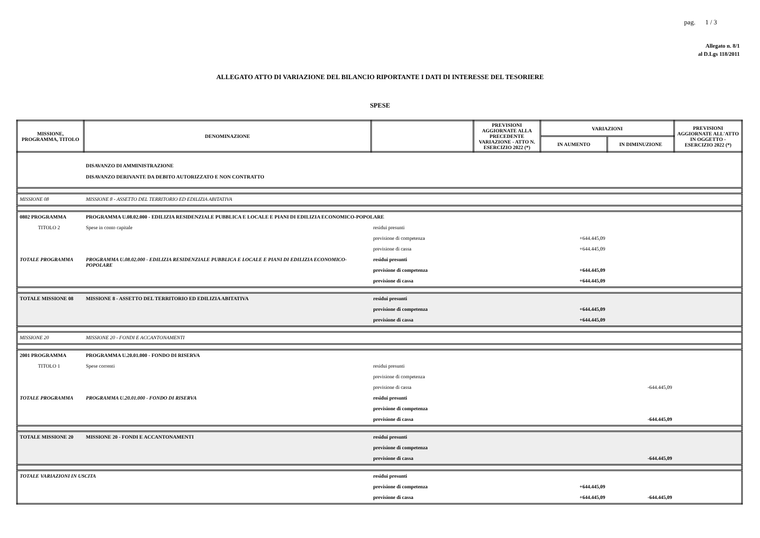pag. 1 / 3
Allegato n. 8/1
al D.Lgs 118/2011
ALLEGATO ATTO DI VARIAZIONE DEL BILANCIO RIPORTANTE I DATI DI INTERESSE DEL TESORIERE
SPESE
| MISSIONE, PROGRAMMA, TITOLO | DENOMINAZIONE | | PREVISIONI AGGIORNATE ALLA PRECEDENTE VARIAZIONE - ATTO N. ESERCIZIO 2022 (*) | VARIAZIONI | | PREVISIONI AGGIORNATE ALL'ATTO IN OGGETTO - ESERCIZIO 2022 (*) |
| --- | --- | --- | --- | --- | --- | --- |
| | | | | IN AUMENTO | IN DIMINUZIONE | |
| | DISAVANZO DI AMMINISTRAZIONE DISAVANZO DERIVANTE DA DEBITO AUTORIZZATO E NON CONTRATTO | | | | | |
| MISSIONE 08 | MISSIONE 8 - ASSETTO DEL TERRITORIO ED EDILIZIA ABITATIVA | | | | | |
| 0802 PROGRAMMA | PROGRAMMA U.08.02.000 - EDILIZIA RESIDENZIALE PUBBLICA E LOCALE E PIANI DI EDILIZIA ECONOMICO-POPOLARE | | | | | |
| TITOLO 2 | Spese in conto capitale | residui presunti | | | | |
| | | previsione di competenza | | +644.445,09 | | |
| | | previsione di cassa | | +644.445,09 | | |
| TOTALE PROGRAMMA | PROGRAMMA U.08.02.000 - EDILIZIA RESIDENZIALE PUBBLICA E LOCALE E PIANI DI EDILIZIA ECONOMICO-POPOLARE | residui presunti | | | | |
| | | previsione di competenza | | +644.445,09 | | |
| | | previsione di cassa | | +644.445,09 | | |
| TOTALE MISSIONE 08 | MISSIONE 8 - ASSETTO DEL TERRITORIO ED EDILIZIA ABITATIVA | residui presunti | | | | |
| | | previsione di competenza | | +644.445,09 | | |
| | | previsione di cassa | | +644.445,09 | | |
| MISSIONE 20 | MISSIONE 20 - FONDI E ACCANTONAMENTI | | | | | |
| 2001 PROGRAMMA | PROGRAMMA U.20.01.000 - FONDO DI RISERVA | | | | | |
| TITOLO 1 | Spese correnti | residui presunti | | | | |
| | | previsione di competenza | | | | |
| | | previsione di cassa | | | -644.445,09 | |
| TOTALE PROGRAMMA | PROGRAMMA U.20.01.000 - FONDO DI RISERVA | residui presunti | | | | |
| | | previsione di competenza | | | | |
| | | previsione di cassa | | | -644.445,09 | |
| TOTALE MISSIONE 20 | MISSIONE 20 - FONDI E ACCANTONAMENTI | residui presunti | | | | |
| | | previsione di competenza | | | | |
| | | previsione di cassa | | | -644.445,09 | |
| TOTALE VARIAZIONI IN USCITA | | residui presunti | | | | |
| | | previsione di competenza | | +644.445,09 | | |
| | | previsione di cassa | | +644.445,09 | -644.445,09 | |